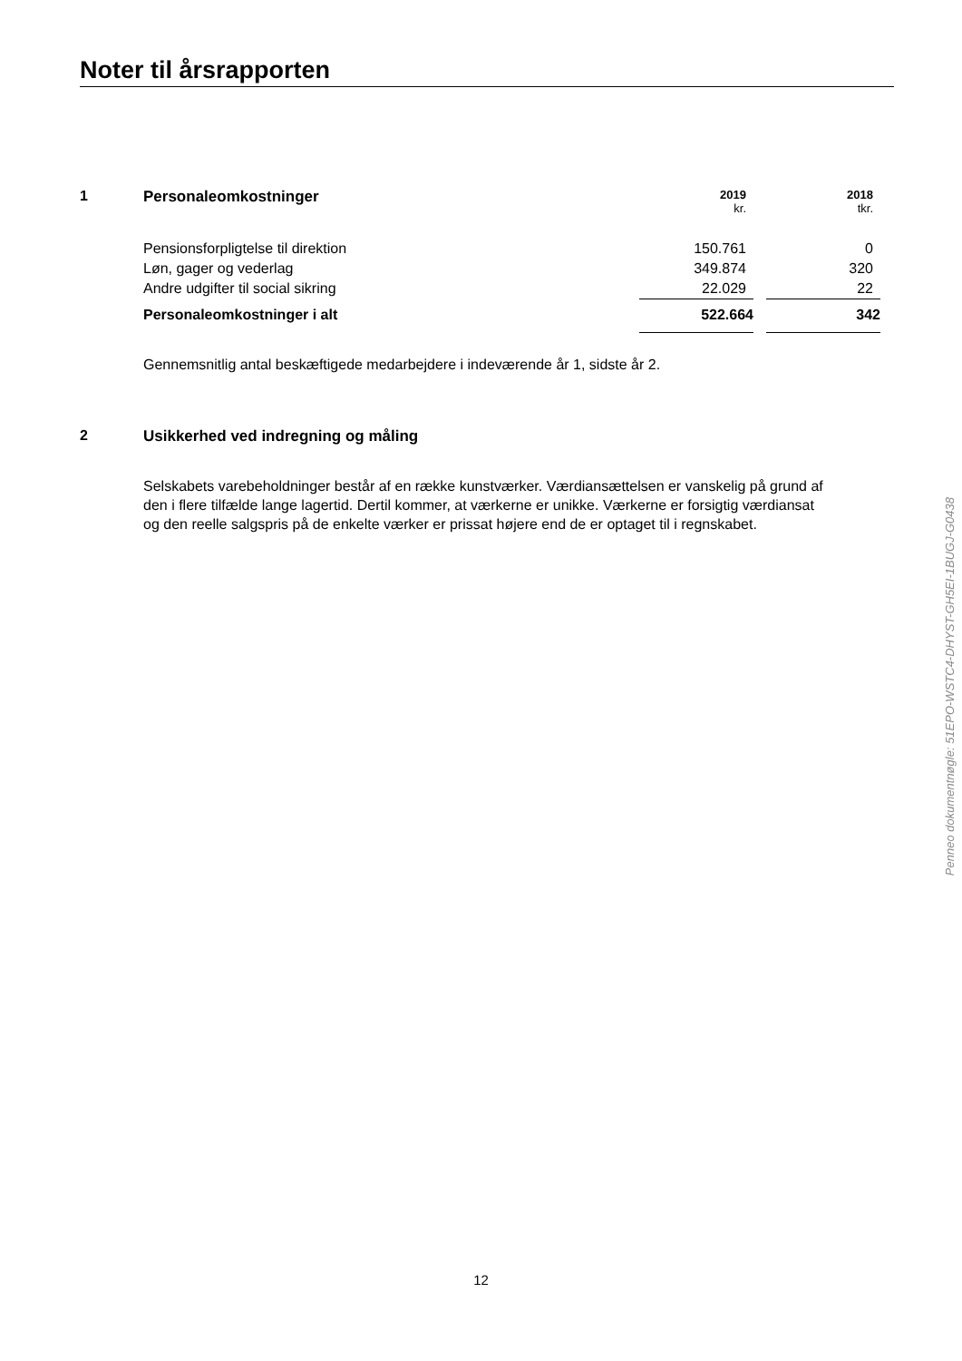Noter til årsrapporten
| 1 | Personaleomkostninger | 2019 kr. | | 2018 tkr. |
| | Pensionsforpligtelse til direktion | 150.761 | | 0 |
| | Løn, gager og vederlag | 349.874 | | 320 |
| | Andre udgifter til social sikring | 22.029 | | 22 |
| | Personaleomkostninger i alt | 522.664 | | 342 |
Gennemsnitlig antal beskæftigede medarbejdere i indeværende år 1, sidste år 2.
| 2 | Usikkerhed ved indregning og måling |
Selskabets varebeholdninger består af en række kunstværker. Værdiansættelsen er vanskelig på grund af den i flere tilfælde lange lagertid. Dertil kommer, at værkerne er unikke. Værkerne er forsigtig værdiansat og den reelle salgspris på de enkelte værker er prissat højere end de er optaget til i regnskabet.
Penneo dokumentnøgle: 51EPO-WSTC4-DHYST-GH5EI-1BUGJ-G0438
12